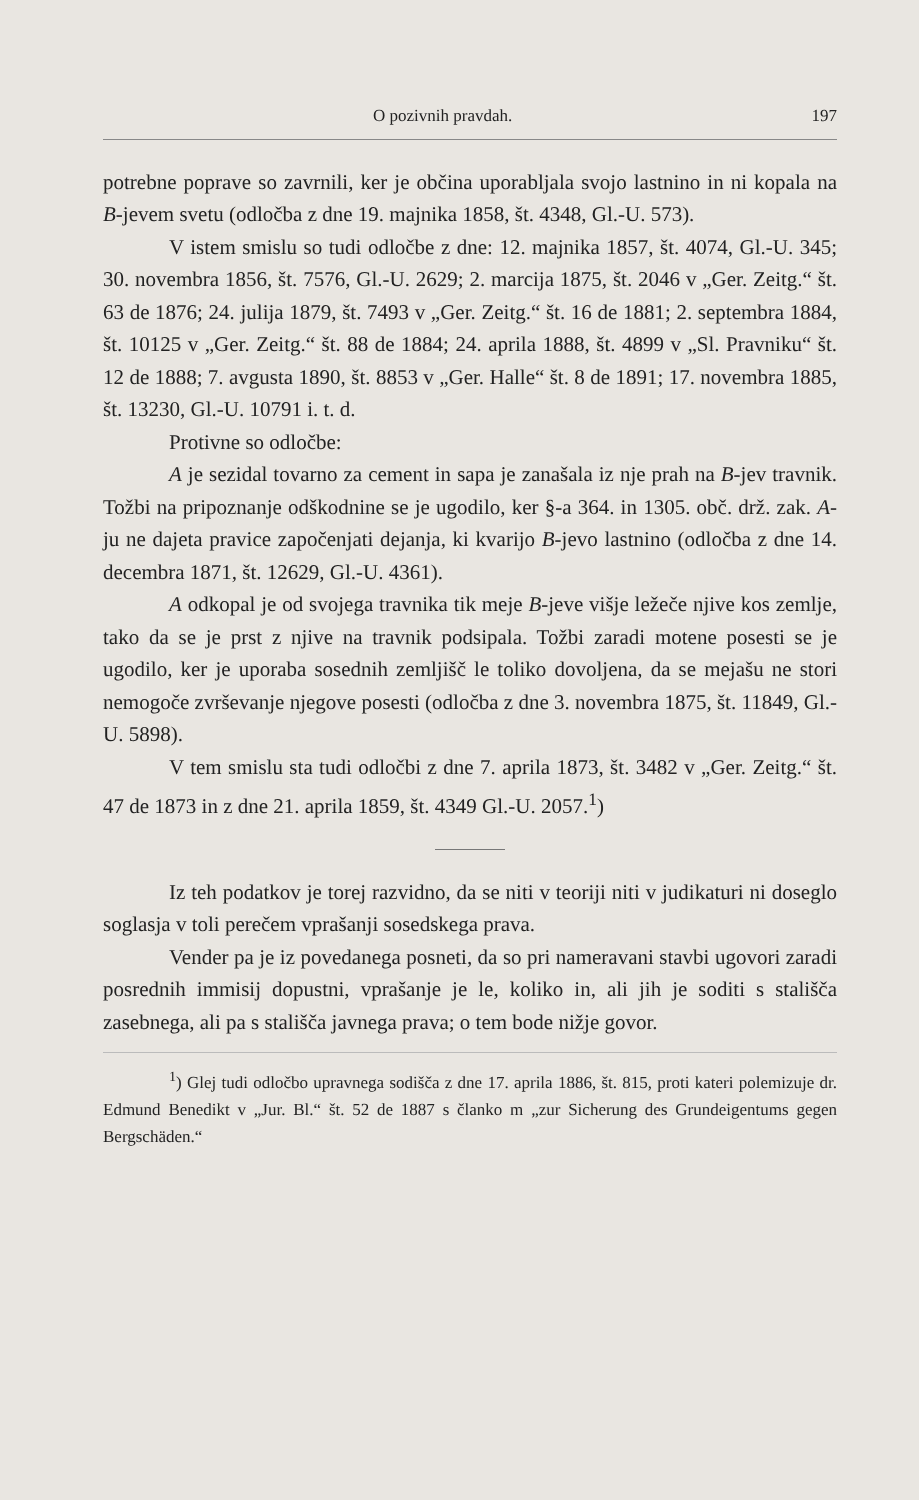O pozivnih pravdah. 197
potrebne poprave so zavrnili, ker je občina uporabljala svojo lastnino in ni kopala na B-jevem svetu (odločba z dne 19. majnika 1858, št. 4348, Gl.-U. 573).
V istem smislu so tudi odločbe z dne: 12. majnika 1857, št. 4074, Gl.-U. 345; 30. novembra 1856, št. 7576, Gl.-U. 2629; 2. marcija 1875, št. 2046 v „Ger. Zeitg.“ št. 63 de 1876; 24. julija 1879, št. 7493 v „Ger. Zeitg.“ št. 16 de 1881; 2. septembra 1884, št. 10125 v „Ger. Zeitg.“ št. 88 de 1884; 24. aprila 1888, št. 4899 v „Sl. Pravniku“ št. 12 de 1888; 7. avgusta 1890, št. 8853 v „Ger. Halle“ št. 8 de 1891; 17. novembra 1885, št. 13230, Gl.-U. 10791 i. t. d.
Protivne so odločbe:
A je sezidal tovarno za cement in sapa je zanašala iz nje prah na B-jev travnik. Tožbi na pripoznanje odškodnine se je ugodilo, ker §-a 364. in 1305. obč. drž. zak. A-ju ne dajeta pravice započenjati dejanja, ki kvarijo B-jevo lastnino (odločba z dne 14. decembra 1871, št. 12629, Gl.-U. 4361).
A odkopal je od svojega travnika tik meje B-jeve višje ležeče njive kos zemlje, tako da se je prst z njive na travnik podsipala. Tožbi zaradi motene posesti se je ugodilo, ker je uporaba sosednih zemljišč le toliko dovoljena, da se mejašu ne stori nemogoče zvrševanje njegove posesti (odločba z dne 3. novembra 1875, št. 11849, Gl.-U. 5898).
V tem smislu sta tudi odločbi z dne 7. aprila 1873, št. 3482 v „Ger. Zeitg.“ št. 47 de 1873 in z dne 21. aprila 1859, št. 4349 Gl.-U. 2057.<sup>1</sup>)
Iz teh podatkov je torej razvidno, da se niti v teoriji niti v judikaturi ni doseglo soglasja v toli perečem vprašanji sosedskega prava.
Vender pa je iz povedanega posneti, da so pri nameravani stavbi ugovori zaradi posrednih immisij dopustni, vprašanje je le, koliko in, ali jih je soditi s stališča zasebnega, ali pa s stališča javnega prava; o tem bode nižje govor.
<sup>1</sup>) Glej tudi odločbo upravnega sodišča z dne 17. aprila 1886, št. 815, proti kateri polemizuje dr. Edmund Benedikt v „Jur. Bl.“ št. 52 de 1887 s članko m „zur Sicherung des Grundeigentums gegen Bergschäden.“